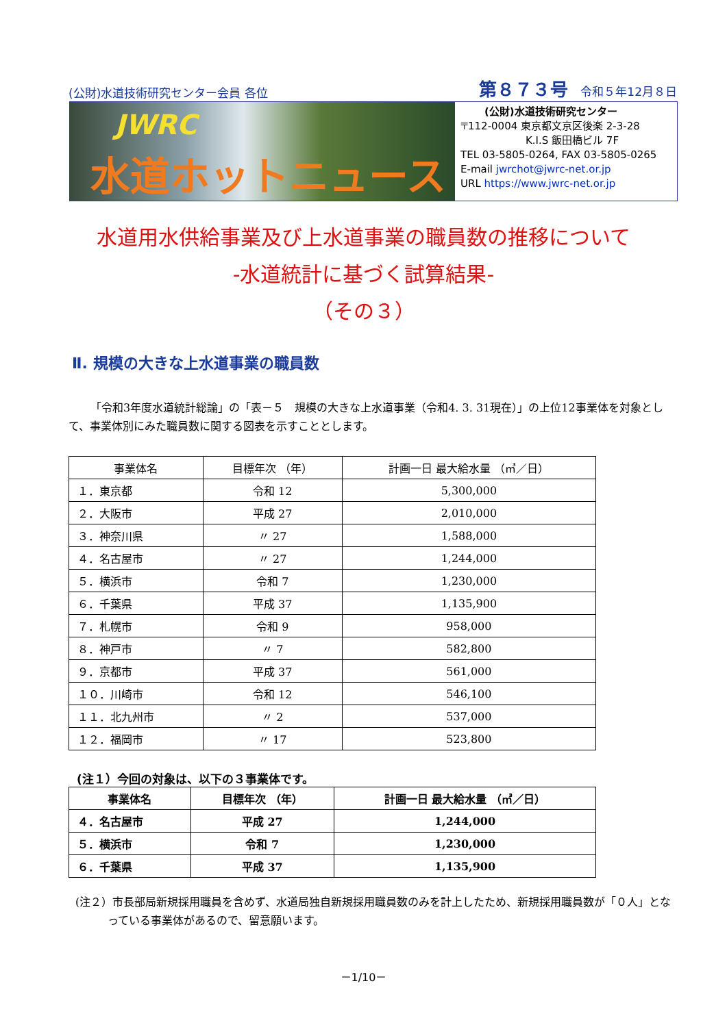(公財)水道技術研究センター会員 各位 第８７３号 令和５年12月８日
JWRC
水道ホットニュース
(公財)水道技術研究センター
〒112-0004 東京都文京区後楽 2-3-28
K.I.S 飯田橋ビル 7F
TEL 03-5805-0264, FAX 03-5805-0265
E-mail jwrchot@jwrc-net.or.jp
URL https://www.jwrc-net.or.jp
水道用水供給事業及び上水道事業の職員数の推移について
-水道統計に基づく試算結果-
（その３）
Ⅱ. 規模の大きな上水道事業の職員数
「令和3年度水道統計総論」の「表－５　規模の大きな上水道事業（令和4. 3. 31現在）」の上位12事業体を対象として、事業体別にみた職員数に関する図表を示すこととします。
| 事業体名 | 目標年次 （年） | 計画一日 最大給水量 （㎥／日） |
| --- | --- | --- |
| １．東京都 | 令和 12 | 5,300,000 |
| ２．大阪市 | 平成 27 | 2,010,000 |
| ３．神奈川県 | 〃 27 | 1,588,000 |
| ４．名古屋市 | 〃 27 | 1,244,000 |
| ５．横浜市 | 令和 7 | 1,230,000 |
| ６．千葉県 | 平成 37 | 1,135,900 |
| ７．札幌市 | 令和 9 | 958,000 |
| ８．神戸市 | 〃 7 | 582,800 |
| ９．京都市 | 平成 37 | 561,000 |
| １０．川崎市 | 令和 12 | 546,100 |
| １１．北九州市 | 〃 2 | 537,000 |
| １２．福岡市 | 〃 17 | 523,800 |
(注１）今回の対象は、以下の３事業体です。
| 事業体名 | 目標年次 （年） | 計画一日 最大給水量 （㎥／日） |
| --- | --- | --- |
| ４．名古屋市 | 平成 27 | 1,244,000 |
| ５．横浜市 | 令和 7 | 1,230,000 |
| ６．千葉県 | 平成 37 | 1,135,900 |
(注２）市長部局新規採用職員を含めず、水道局独自新規採用職員数のみを計上したため、新規採用職員数が「０人」となっている事業体があるので、留意願います。
－1/10－